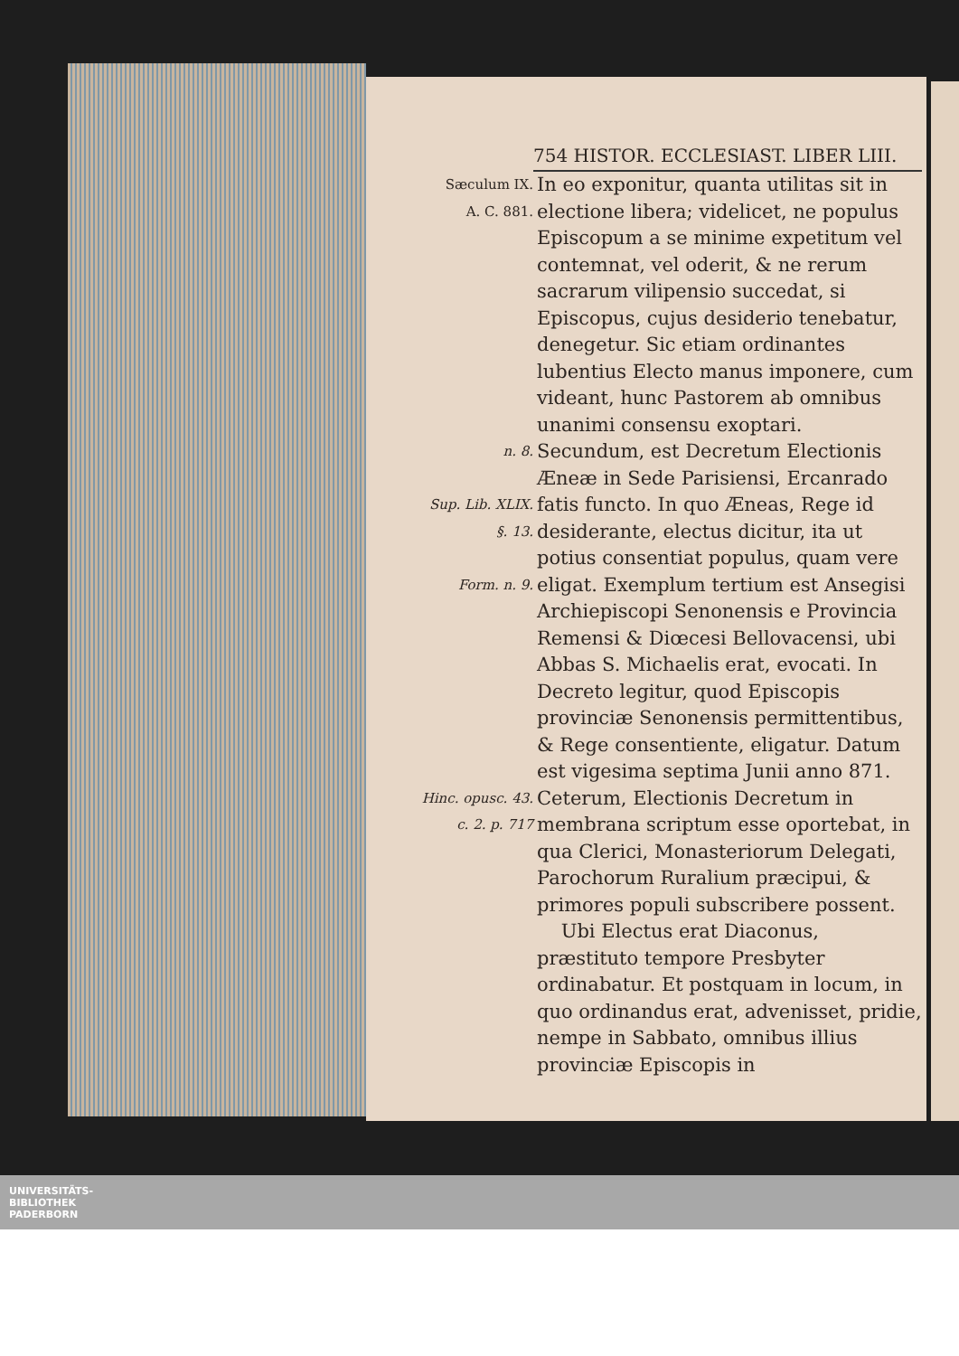754 HISTOR. ECCLESIAST. LIBER LIII.
Sæculum IX.
A. C. 881.
In eo exponitur, quanta utilitas sit in electione libera; videlicet, ne populus Episcopum a se minime expetitum vel contemnat, vel oderit, & ne rerum sacrarum vilipensio succedat, si Episcopus, cujus desiderio tenebatur, denegetur. Sic etiam ordinantes lubentius Electo manus imponere, cum videant, hunc Pastorem ab omnibus unanimi consensu exoptari.
n. 8.
Sup. Lib. XLIX. §. 13.
Form. n. 9.
Secundum, est Decretum Electionis Æneæ in Sede Parisiensi, Ercanrado fatis functo. In quo Æneas, Rege id desiderante, electus dicitur, ita ut potius consentiat populus, quam vere eligat. Exemplum tertium est Ansegisi Archiepiscopi Senonensis e Provincia Remensi & Diœcesi Bellovacensi, ubi Abbas S. Michaelis erat, evocati. In Decreto legitur, quod Episcopis provinciæ Senonensis permittentibus, & Rege consentiente, eligatur. Datum est vigesima septima Junii anno 871.
Hinc. opusc. 43. c. 2. p. 717
Ceterum, Electionis Decretum in membrana scriptum esse oportebat, in qua Clerici, Monasteriorum Delegati, Parochorum Ruralium præcipui, & primores populi subscribere possent.
Ubi Electus erat Diaconus, præstituto tempore Presbyter ordinabatur. Et postquam in locum, in quo ordinandus erat, advenisset, pridie, nempe in Sabbato, omnibus illius provinciæ Episcopis in
UNIVERSITÄTS-
BIBLIOTHEK
PADERBORN